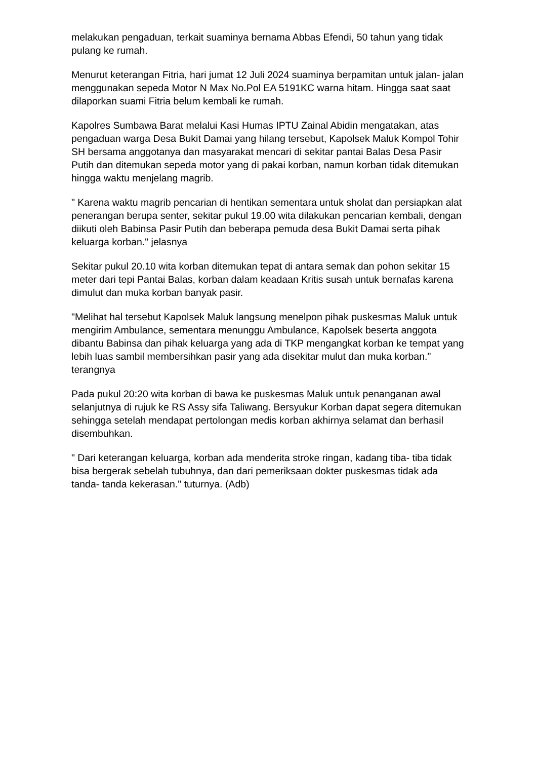melakukan pengaduan, terkait suaminya bernama Abbas Efendi, 50 tahun yang tidak pulang ke rumah.
Menurut keterangan Fitria, hari jumat 12 Juli 2024 suaminya berpamitan untuk jalan- jalan menggunakan sepeda Motor N Max No.Pol EA 5191KC warna hitam. Hingga saat saat dilaporkan suami Fitria belum kembali ke rumah.
Kapolres Sumbawa Barat melalui Kasi Humas IPTU Zainal Abidin mengatakan, atas pengaduan warga Desa Bukit Damai yang hilang tersebut, Kapolsek Maluk Kompol Tohir SH bersama anggotanya dan masyarakat mencari di sekitar pantai Balas Desa Pasir Putih dan ditemukan sepeda motor yang di pakai korban, namun korban tidak ditemukan hingga waktu menjelang magrib.
" Karena waktu magrib pencarian di hentikan sementara untuk sholat dan persiapkan alat penerangan berupa senter, sekitar pukul 19.00 wita dilakukan pencarian kembali, dengan diikuti oleh Babinsa Pasir Putih dan beberapa pemuda desa Bukit Damai serta pihak keluarga korban." jelasnya
Sekitar pukul 20.10 wita korban ditemukan tepat di antara semak dan pohon sekitar 15 meter dari tepi Pantai Balas, korban dalam keadaan Kritis susah untuk bernafas karena dimulut dan muka korban banyak pasir.
"Melihat hal tersebut Kapolsek Maluk langsung menelpon pihak puskesmas Maluk untuk mengirim Ambulance, sementara menunggu Ambulance, Kapolsek beserta anggota dibantu Babinsa dan pihak keluarga yang ada di TKP mengangkat korban ke tempat yang lebih luas sambil membersihkan pasir yang ada disekitar mulut dan muka korban." terangnya
Pada pukul 20:20 wita korban di bawa ke puskesmas Maluk untuk penanganan awal selanjutnya di rujuk ke RS Assy sifa Taliwang. Bersyukur Korban dapat segera ditemukan sehingga setelah mendapat pertolongan medis korban akhirnya selamat dan berhasil disembuhkan.
" Dari keterangan keluarga, korban ada menderita stroke ringan, kadang tiba- tiba tidak bisa bergerak sebelah tubuhnya, dan dari pemeriksaan dokter puskesmas tidak ada tanda- tanda kekerasan." tuturnya. (Adb)